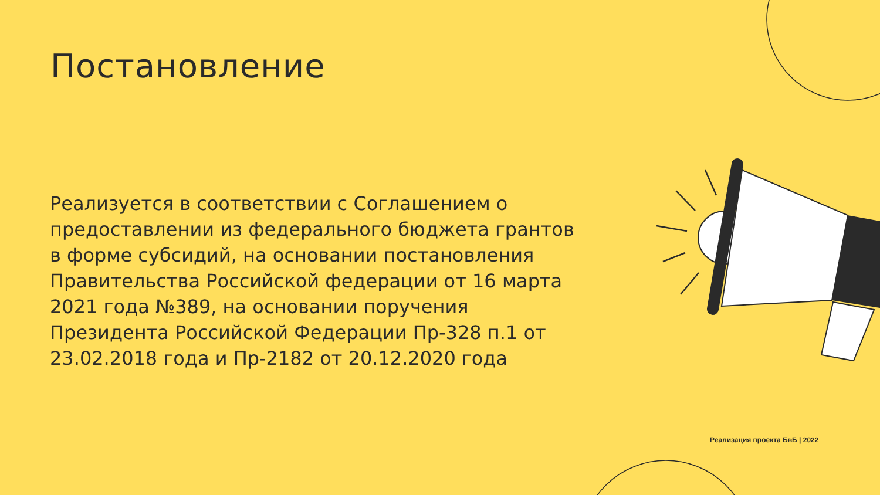Постановление
Реализуется в соответствии с Соглашением о предоставлении из федерального бюджета грантов в форме субсидий, на основании постановления Правительства Российской федерации от 16 марта 2021 года №389, на основании поручения Президента Российской Федерации Пр-328 п.1 от 23.02.2018 года и Пр-2182 от 20.12.2020 года
Реализация проекта БвБ | 2022